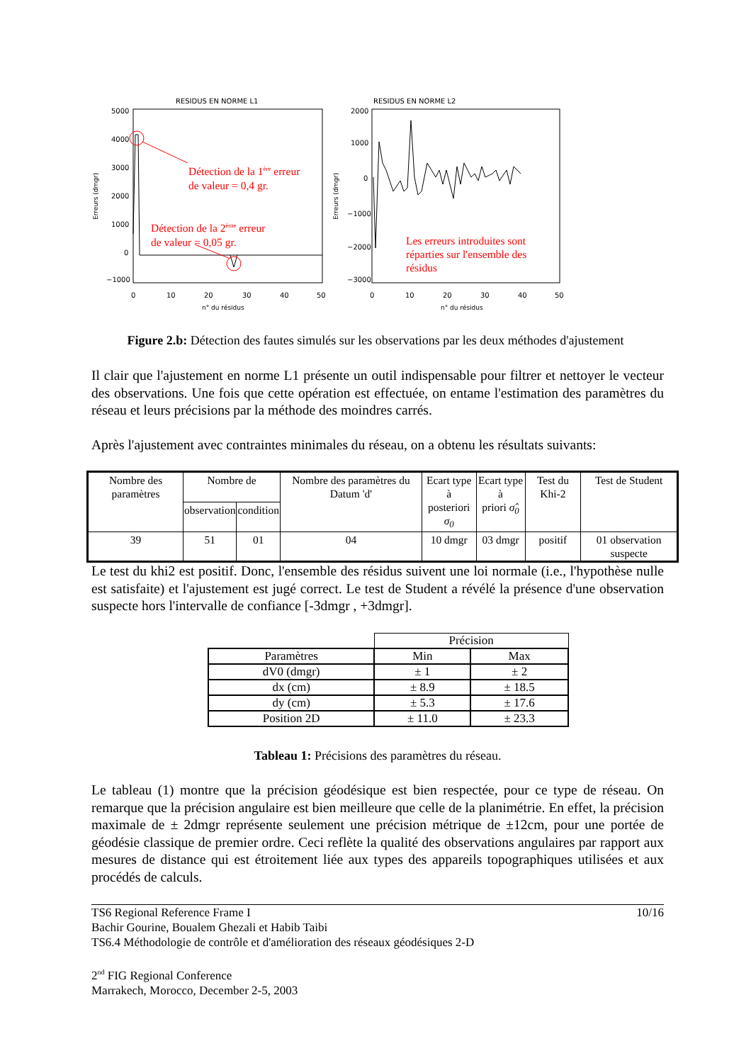RESIDUS EN NORME L1
5000
4000
3000
2000
1000
0
−1000
0
10
20
30
40
50
n° du résidus
Erreurs (dmgr)
RESIDUS EN NORME L2
2000
1000
0
−1000
−2000
−3000
0
10
20
30
40
50
n° du résidus
Erreurs (dmgr)
Détection de la 1<sup>ère</sup> erreur
de valeur = 0,4 gr.
Détection de la 2<sup>ème</sup> erreur
de valeur = 0,05 gr.
Les erreurs introduites sont réparties sur l'ensemble des résidus
Figure 2.b: Détection des fautes simulés sur les observations par les deux méthodes d'ajustement
Il clair que l'ajustement en norme L1 présente un outil indispensable pour filtrer et nettoyer le vecteur des observations. Une fois que cette opération est effectuée, on entame l'estimation des paramètres du réseau et leurs précisions par la méthode des moindres carrés.
Après l'ajustement avec contraintes minimales du réseau, on a obtenu les résultats suivants:
| Nombre des paramètres | Nombre de | | Nombre des paramètres du Datum 'd' | Ecart type à posteriori σ<sub>0</sub> | Ecart type à priori σ̂<sub>0</sub> | Test du Khi-2 | Test de Student |
| | observation | condition | | | | | |
| 39 | 51 | 01 | 04 | 10 dmgr | 03 dmgr | positif | 01 observation suspecte |
Le test du khi2 est positif. Donc, l'ensemble des résidus suivent une loi normale (i.e., l'hypothèse nulle est satisfaite) et l'ajustement est jugé correct. Le test de Student a révélé la présence d'une observation suspecte hors l'intervalle de confiance [-3dmgr , +3dmgr].
| | Précision | |
| Paramètres | Min | Max |
| dV0 (dmgr) | ± 1 | ± 2 |
| dx (cm) | ± 8.9 | ± 18.5 |
| dy (cm) | ± 5.3 | ± 17.6 |
| Position 2D | ± 11.0 | ± 23.3 |
Tableau 1: Précisions des paramètres du réseau.
Le tableau (1) montre que la précision géodésique est bien respectée, pour ce type de réseau. On remarque que la précision angulaire est bien meilleure que celle de la planimétrie. En effet, la précision maximale de ± 2dmgr représente seulement une précision métrique de ±12cm, pour une portée de géodésie classique de premier ordre. Ceci reflète la qualité des observations angulaires par rapport aux mesures de distance qui est étroitement liée aux types des appareils topographiques utilisées et aux procédés de calculs.
TS6 Regional Reference Frame I 10/16
Bachir Gourine, Boualem Ghezali et Habib Taibi
TS6.4 Méthodologie de contrôle et d'amélioration des réseaux géodésiques 2-D
2<sup>nd</sup> FIG Regional Conference
Marrakech, Morocco, December 2-5, 2003